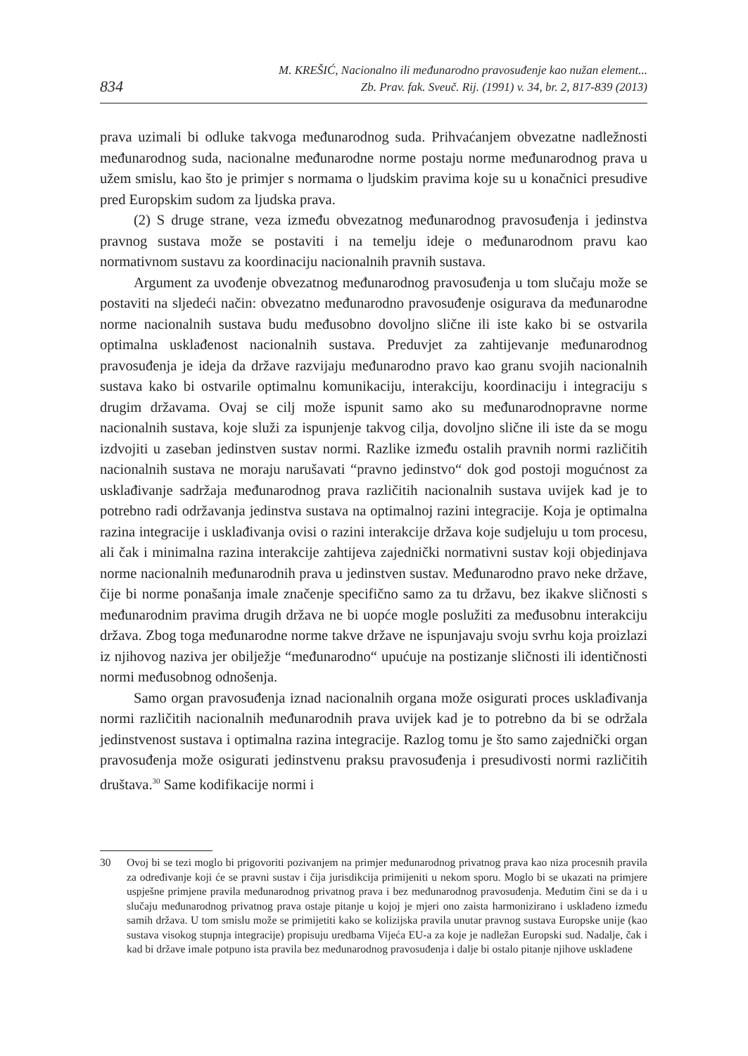834
M. KREŠIĆ, Nacionalno ili međunarodno pravosuđenje kao nužan element...
Zb. Prav. fak. Sveuč. Rij. (1991) v. 34, br. 2, 817-839 (2013)
prava uzimali bi odluke takvoga međunarodnog suda. Prihvaćanjem obvezatne nadležnosti međunarodnog suda, nacionalne međunarodne norme postaju norme međunarodnog prava u užem smislu, kao što je primjer s normama o ljudskim pravima koje su u konačnici presudive pred Europskim sudom za ljudska prava.
(2) S druge strane, veza između obvezatnog međunarodnog pravosuđenja i jedinstva pravnog sustava može se postaviti i na temelju ideje o međunarodnom pravu kao normativnom sustavu za koordinaciju nacionalnih pravnih sustava.
Argument za uvođenje obvezatnog međunarodnog pravosuđenja u tom slučaju može se postaviti na sljedeći način: obvezatno međunarodno pravosuđenje osigurava da međunarodne norme nacionalnih sustava budu međusobno dovoljno slične ili iste kako bi se ostvarila optimalna usklađenost nacionalnih sustava. Preduvjet za zahtijevanje međunarodnog pravosuđenja je ideja da države razvijaju međunarodno pravo kao granu svojih nacionalnih sustava kako bi ostvarile optimalnu komunikaciju, interakciju, koordinaciju i integraciju s drugim državama. Ovaj se cilj može ispunit samo ako su međunarodnopravne norme nacionalnih sustava, koje služi za ispunjenje takvog cilja, dovoljno slične ili iste da se mogu izdvojiti u zaseban jedinstven sustav normi. Razlike između ostalih pravnih normi različitih nacionalnih sustava ne moraju narušavati “pravno jedinstvo“ dok god postoji mogućnost za usklađivanje sadržaja međunarodnog prava različitih nacionalnih sustava uvijek kad je to potrebno radi održavanja jedinstva sustava na optimalnoj razini integracije. Koja je optimalna razina integracije i usklađivanja ovisi o razini interakcije država koje sudjeluju u tom procesu, ali čak i minimalna razina interakcije zahtijeva zajednički normativni sustav koji objedinjava norme nacionalnih međunarodnih prava u jedinstven sustav. Međunarodno pravo neke države, čije bi norme ponašanja imale značenje specifično samo za tu državu, bez ikakve sličnosti s međunarodnim pravima drugih država ne bi uopće mogle poslužiti za međusobnu interakciju država. Zbog toga međunarodne norme takve države ne ispunjavaju svoju svrhu koja proizlazi iz njihovog naziva jer obilježje “međunarodno“ upućuje na postizanje sličnosti ili identičnosti normi međusobnog odnošenja.
Samo organ pravosuđenja iznad nacionalnih organa može osigurati proces usklađivanja normi različitih nacionalnih međunarodnih prava uvijek kad je to potrebno da bi se održala jedinstvenost sustava i optimalna razina integracije. Razlog tomu je što samo zajednički organ pravosuđenja može osigurati jedinstvenu praksu pravosuđenja i presudivosti normi različitih društava.<sup>30</sup> Same kodifikacije normi i
30 Ovoj bi se tezi moglo bi prigovoriti pozivanjem na primjer međunarodnog privatnog prava kao niza procesnih pravila za određivanje koji će se pravni sustav i čija jurisdikcija primijeniti u nekom sporu. Moglo bi se ukazati na primjere uspješne primjene pravila međunarodnog privatnog prava i bez međunarodnog pravosuđenja. Međutim čini se da i u slučaju međunarodnog privatnog prava ostaje pitanje u kojoj je mjeri ono zaista harmonizirano i usklađeno između samih država. U tom smislu može se primijetiti kako se kolizijska pravila unutar pravnog sustava Europske unije (kao sustava visokog stupnja integracije) propisuju uredbama Vijeća EU-a za koje je nadležan Europski sud. Nadalje, čak i kad bi države imale potpuno ista pravila bez međunarodnog pravosuđenja i dalje bi ostalo pitanje njihove usklađene